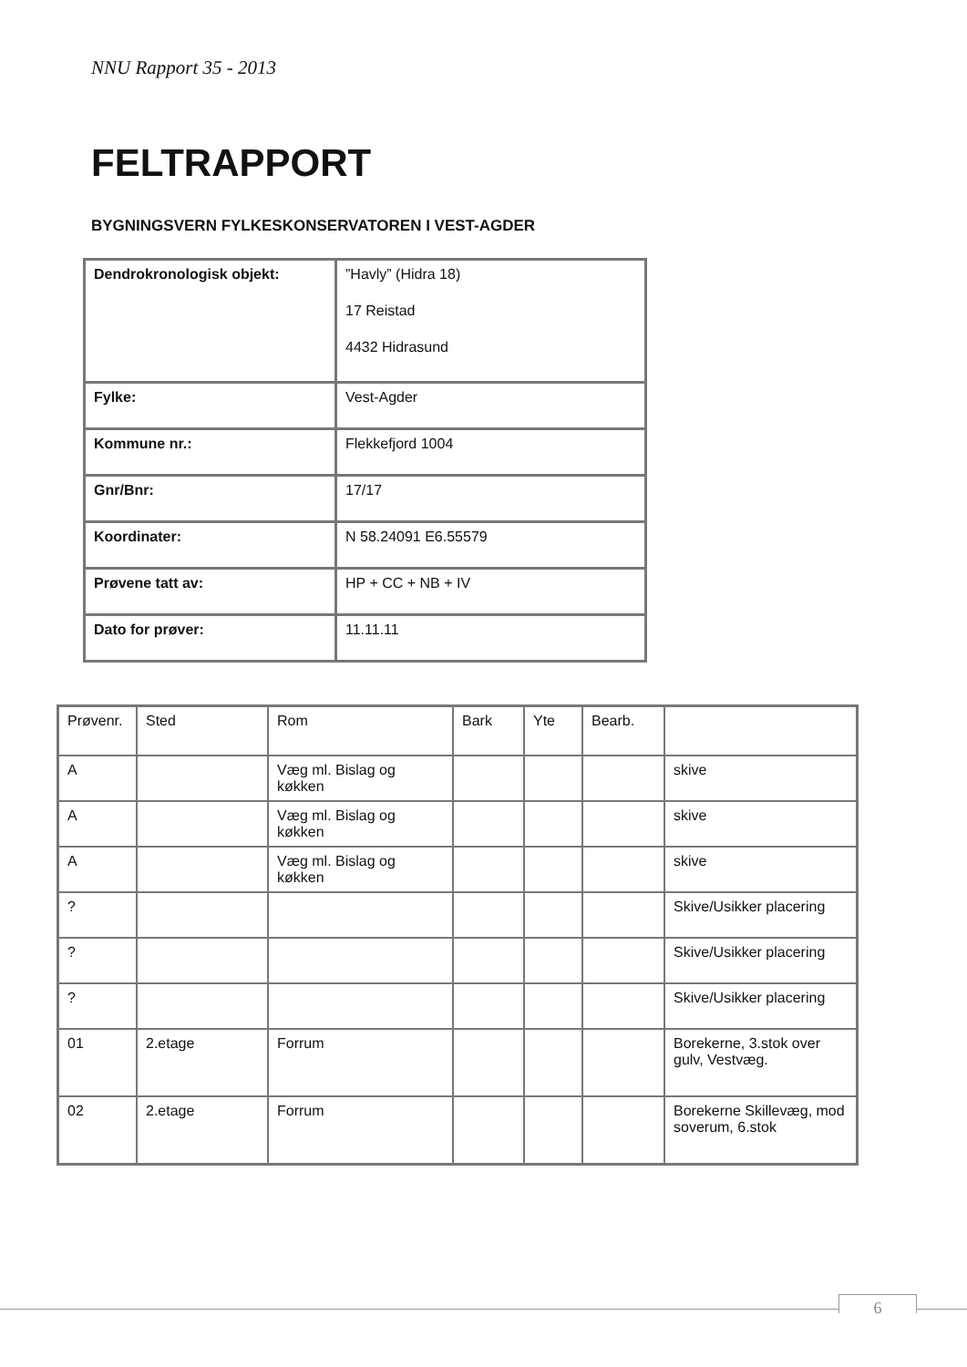NNU Rapport 35 - 2013
FELTRAPPORT
BYGNINGSVERN FYLKESKONSERVATOREN I VEST-AGDER
| Dendrokronologisk objekt: | ”Havly” (Hidra 18) 17 Reistad 4432 Hidrasund |
| Fylke: | Vest-Agder |
| Kommune nr.: | Flekkefjord 1004 |
| Gnr/Bnr: | 17/17 |
| Koordinater: | N 58.24091 E6.55579 |
| Prøvene tatt av: | HP + CC + NB + IV |
| Dato for prøver: | 11.11.11 |
| Prøvenr. | Sted | Rom | Bark | Yte | Bearb. | |
| A | | Væg ml. Bislag og køkken | | | | skive |
| A | | Væg ml. Bislag og køkken | | | | skive |
| A | | Væg ml. Bislag og køkken | | | | skive |
| ? | | | | | | Skive/Usikker placering |
| ? | | | | | | Skive/Usikker placering |
| ? | | | | | | Skive/Usikker placering |
| 01 | 2.etage | Forrum | | | | Borekerne, 3.stok over gulv, Vestvæg. |
| 02 | 2.etage | Forrum | | | | Borekerne Skillevæg, mod soverum, 6.stok |
6